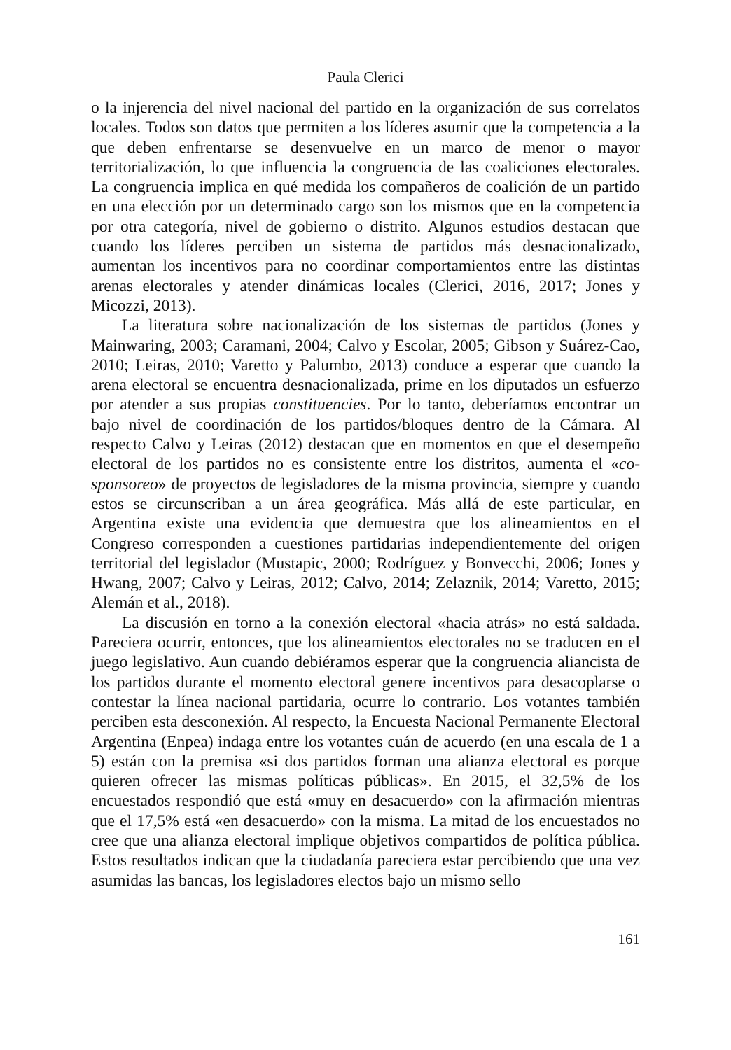Paula Clerici
o la injerencia del nivel nacional del partido en la organización de sus correlatos locales. Todos son datos que permiten a los líderes asumir que la competencia a la que deben enfrentarse se desenvuelve en un marco de menor o mayor territorialización, lo que influencia la congruencia de las coaliciones electorales. La congruencia implica en qué medida los compañeros de coalición de un partido en una elección por un determinado cargo son los mismos que en la competencia por otra categoría, nivel de gobierno o distrito. Algunos estudios destacan que cuando los líderes perciben un sistema de partidos más desnacionalizado, aumentan los incentivos para no coordinar comportamientos entre las distintas arenas electorales y atender dinámicas locales (Clerici, 2016, 2017; Jones y Micozzi, 2013).
La literatura sobre nacionalización de los sistemas de partidos (Jones y Mainwaring, 2003; Caramani, 2004; Calvo y Escolar, 2005; Gibson y Suárez-Cao, 2010; Leiras, 2010; Varetto y Palumbo, 2013) conduce a esperar que cuando la arena electoral se encuentra desnacionalizada, prime en los diputados un esfuerzo por atender a sus propias constituencies. Por lo tanto, deberíamos encontrar un bajo nivel de coordinación de los partidos/bloques dentro de la Cámara. Al respecto Calvo y Leiras (2012) destacan que en momentos en que el desempeño electoral de los partidos no es consistente entre los distritos, aumenta el «co-sponsoreo» de proyectos de legisladores de la misma provincia, siempre y cuando estos se circunscriban a un área geográfica. Más allá de este particular, en Argentina existe una evidencia que demuestra que los alineamientos en el Congreso corresponden a cuestiones partidarias independientemente del origen territorial del legislador (Mustapic, 2000; Rodríguez y Bonvecchi, 2006; Jones y Hwang, 2007; Calvo y Leiras, 2012; Calvo, 2014; Zelaznik, 2014; Varetto, 2015; Alemán et al., 2018).
La discusión en torno a la conexión electoral «hacia atrás» no está saldada. Pareciera ocurrir, entonces, que los alineamientos electorales no se traducen en el juego legislativo. Aun cuando debiéramos esperar que la congruencia aliancista de los partidos durante el momento electoral genere incentivos para desacoplarse o contestar la línea nacional partidaria, ocurre lo contrario. Los votantes también perciben esta desconexión. Al respecto, la Encuesta Nacional Permanente Electoral Argentina (Enpea) indaga entre los votantes cuán de acuerdo (en una escala de 1 a 5) están con la premisa «si dos partidos forman una alianza electoral es porque quieren ofrecer las mismas políticas públicas». En 2015, el 32,5% de los encuestados respondió que está «muy en desacuerdo» con la afirmación mientras que el 17,5% está «en desacuerdo» con la misma. La mitad de los encuestados no cree que una alianza electoral implique objetivos compartidos de política pública. Estos resultados indican que la ciudadanía pareciera estar percibiendo que una vez asumidas las bancas, los legisladores electos bajo un mismo sello
161